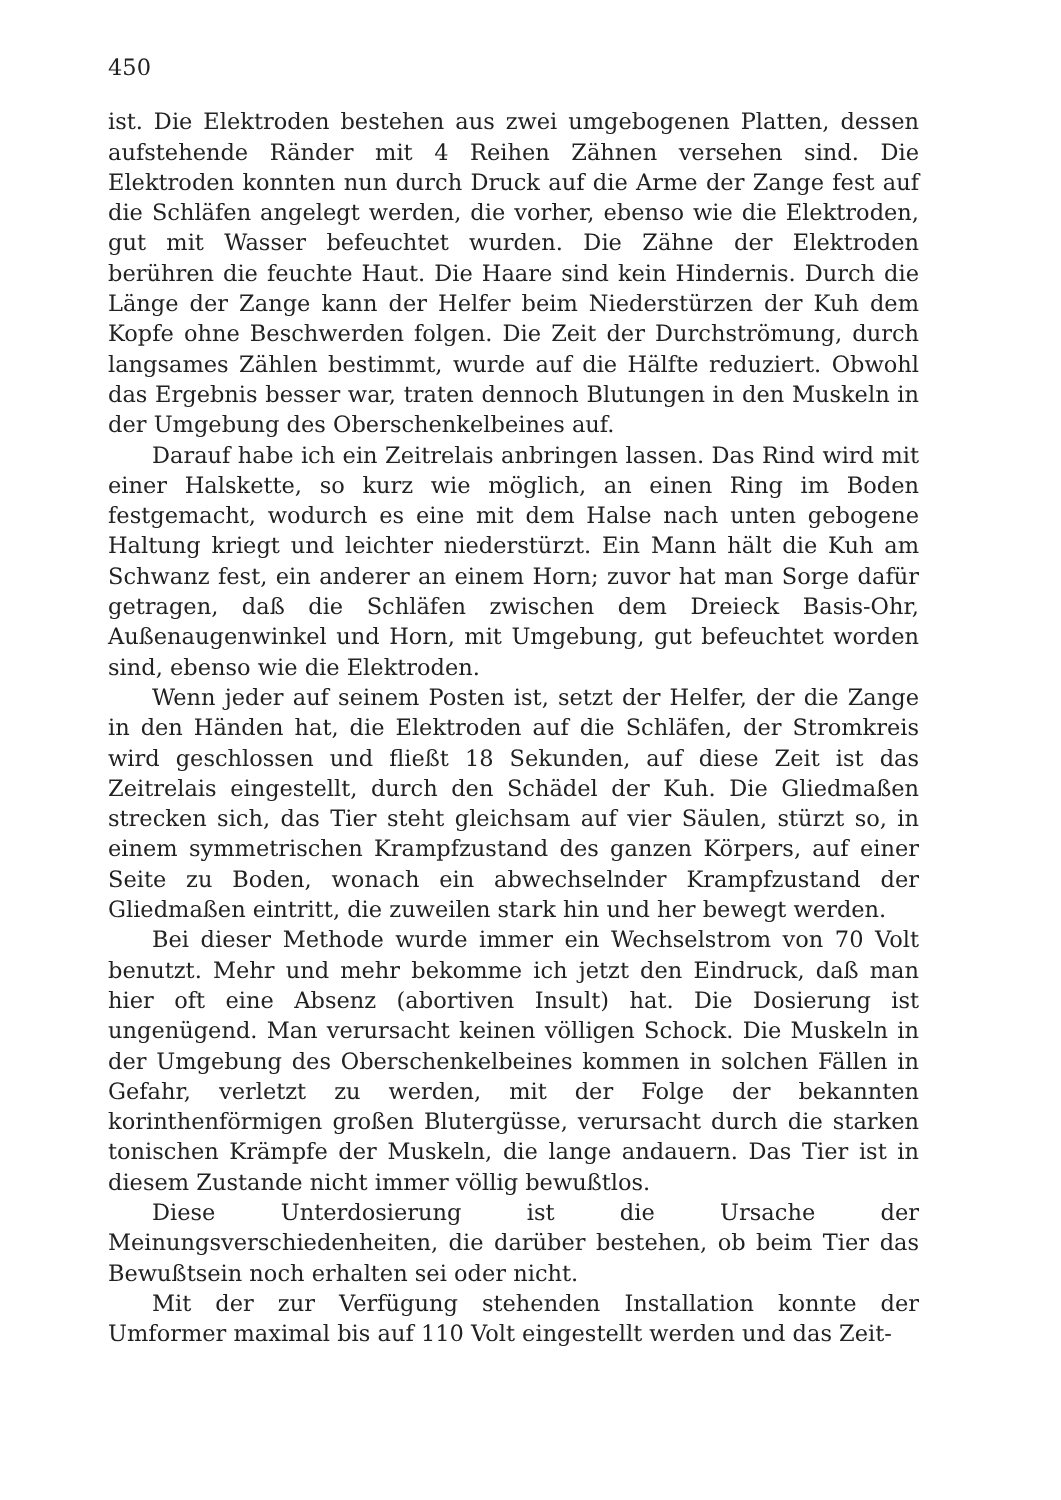450
ist. Die Elektroden bestehen aus zwei umgebogenen Platten, dessen aufstehende Ränder mit 4 Reihen Zähnen versehen sind. Die Elektroden konnten nun durch Druck auf die Arme der Zange fest auf die Schläfen angelegt werden, die vorher, ebenso wie die Elektroden, gut mit Wasser befeuchtet wurden. Die Zähne der Elektroden berühren die feuchte Haut. Die Haare sind kein Hindernis. Durch die Länge der Zange kann der Helfer beim Niederstürzen der Kuh dem Kopfe ohne Beschwerden folgen. Die Zeit der Durchströmung, durch langsames Zählen bestimmt, wurde auf die Hälfte reduziert. Obwohl das Ergebnis besser war, traten dennoch Blutungen in den Muskeln in der Umgebung des Oberschenkelbeines auf.
Darauf habe ich ein Zeitrelais anbringen lassen. Das Rind wird mit einer Halskette, so kurz wie möglich, an einen Ring im Boden festgemacht, wodurch es eine mit dem Halse nach unten gebogene Haltung kriegt und leichter niederstürzt. Ein Mann hält die Kuh am Schwanz fest, ein anderer an einem Horn; zuvor hat man Sorge dafür getragen, daß die Schläfen zwischen dem Dreieck Basis-Ohr, Außenaugenwinkel und Horn, mit Umgebung, gut befeuchtet worden sind, ebenso wie die Elektroden.
Wenn jeder auf seinem Posten ist, setzt der Helfer, der die Zange in den Händen hat, die Elektroden auf die Schläfen, der Stromkreis wird geschlossen und fließt 18 Sekunden, auf diese Zeit ist das Zeitrelais eingestellt, durch den Schädel der Kuh. Die Gliedmaßen strecken sich, das Tier steht gleichsam auf vier Säulen, stürzt so, in einem symmetrischen Krampfzustand des ganzen Körpers, auf einer Seite zu Boden, wonach ein abwechselnder Krampfzustand der Gliedmaßen eintritt, die zuweilen stark hin und her bewegt werden.
Bei dieser Methode wurde immer ein Wechselstrom von 70 Volt benutzt. Mehr und mehr bekomme ich jetzt den Eindruck, daß man hier oft eine Absenz (abortiven Insult) hat. Die Dosierung ist ungenügend. Man verursacht keinen völligen Schock. Die Muskeln in der Umgebung des Oberschenkelbeines kommen in solchen Fällen in Gefahr, verletzt zu werden, mit der Folge der bekannten korinthenförmigen großen Blutergüsse, verursacht durch die starken tonischen Krämpfe der Muskeln, die lange andauern. Das Tier ist in diesem Zustande nicht immer völlig bewußtlos.
Diese Unterdosierung ist die Ursache der Meinungsverschiedenheiten, die darüber bestehen, ob beim Tier das Bewußtsein noch erhalten sei oder nicht.
Mit der zur Verfügung stehenden Installation konnte der Umformer maximal bis auf 110 Volt eingestellt werden und das Zeit-